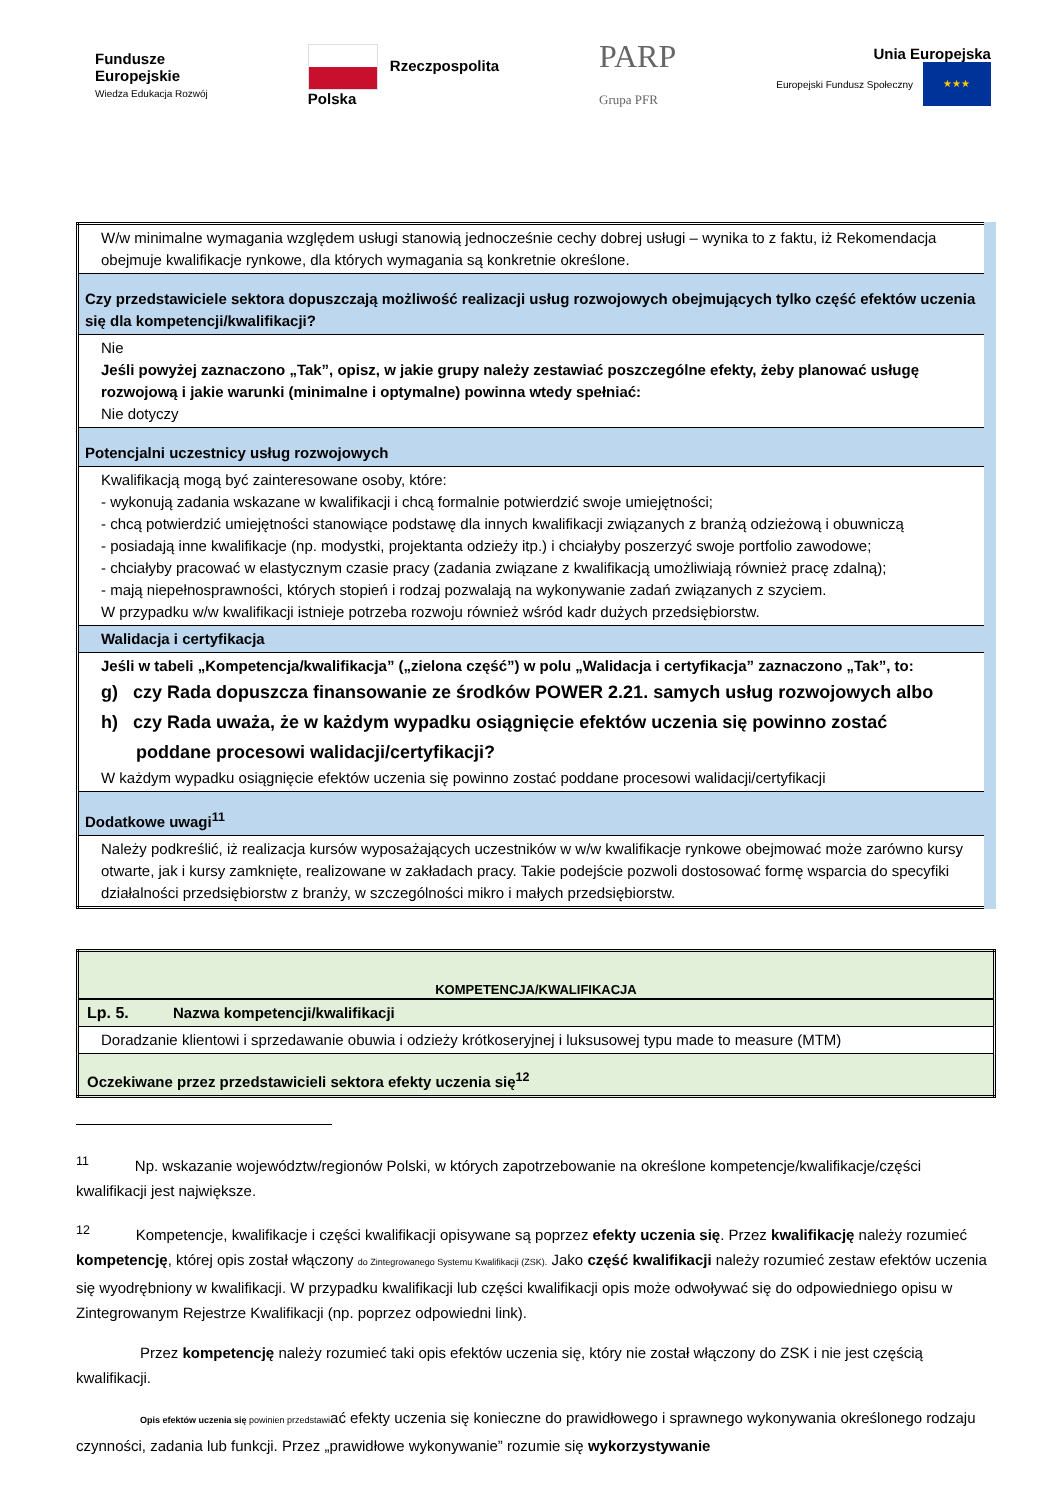Fundusze
Europejskie
Wiedza Edukacja Rozwój
Rzeczpospolita
Polska
PARP
Grupa PFR
Unia Europejska
Europejski Fundusz Społeczny ★★★
| W/w minimalne wymagania względem usługi stanowią jednocześnie cechy dobrej usługi – wynika to z faktu, iż Rekomendacja obejmuje kwalifikacje rynkowe, dla których wymagania są konkretnie określone. |
| Czy przedstawiciele sektora dopuszczają możliwość realizacji usług rozwojowych obejmujących tylko część efektów uczenia się dla kompetencji/kwalifikacji? |
| Nie Jeśli powyżej zaznaczono „Tak”, opisz, w jakie grupy należy zestawiać poszczególne efekty, żeby planować usługę rozwojową i jakie warunki (minimalne i optymalne) powinna wtedy spełniać: Nie dotyczy |
| Potencjalni uczestnicy usług rozwojowych |
| Kwalifikacją mogą być zainteresowane osoby, które: - wykonują zadania wskazane w kwalifikacji i chcą formalnie potwierdzić swoje umiejętności; - chcą potwierdzić umiejętności stanowiące podstawę dla innych kwalifikacji związanych z branżą odzieżową i obuwniczą - posiadają inne kwalifikacje (np. modystki, projektanta odzieży itp.) i chciałyby poszerzyć swoje portfolio zawodowe; - chciałyby pracować w elastycznym czasie pracy (zadania związane z kwalifikacją umożliwiają również pracę zdalną); - mają niepełnosprawności, których stopień i rodzaj pozwalają na wykonywanie zadań związanych z szyciem. W przypadku w/w kwalifikacji istnieje potrzeba rozwoju również wśród kadr dużych przedsiębiorstw. |
| Walidacja i certyfikacja |
| Jeśli w tabeli „Kompetencja/kwalifikacja” („zielona część”) w polu „Walidacja i certyfikacja” zaznaczono „Tak”, to: g) czy Rada dopuszcza finansowanie ze środków POWER 2.21. samych usług rozwojowych albo h) czy Rada uważa, że w każdym wypadku osiągnięcie efektów uczenia się powinno zostać poddane procesowi walidacji/certyfikacji? W każdym wypadku osiągnięcie efektów uczenia się powinno zostać poddane procesowi walidacji/certyfikacji |
| Dodatkowe uwagi<sup>11</sup> |
| Należy podkreślić, iż realizacja kursów wyposażających uczestników w w/w kwalifikacje rynkowe obejmować może zarówno kursy otwarte, jak i kursy zamknięte, realizowane w zakładach pracy. Takie podejście pozwoli dostosować formę wsparcia do specyfiki działalności przedsiębiorstw z branży, w szczególności mikro i małych przedsiębiorstw. |
| KOMPETENCJA/KWALIFIKACJA | |
| --- | --- |
| Lp. 5. | Nazwa kompetencji/kwalifikacji |
| Doradzanie klientowi i sprzedawanie obuwia i odzieży krótkoseryjnej i luksusowej typu made to measure (MTM) | |
| Oczekiwane przez przedstawicieli sektora efekty uczenia się<sup>12</sup> | |
<sup>11</sup> Np. wskazanie województw/regionów Polski, w których zapotrzebowanie na określone kompetencje/kwalifikacje/części kwalifikacji jest największe.
<sup>12</sup> Kompetencje, kwalifikacje i części kwalifikacji opisywane są poprzez efekty uczenia się. Przez kwalifikację należy rozumieć kompetencję, której opis został włączony do Zintegrowanego Systemu Kwalifikacji (ZSK). Jako część kwalifikacji należy rozumieć zestaw efektów uczenia się wyodrębniony w kwalifikacji. W przypadku kwalifikacji lub części kwalifikacji opis może odwoływać się do odpowiedniego opisu w Zintegrowanym Rejestrze Kwalifikacji (np. poprzez odpowiedni link).
Przez kompetencję należy rozumieć taki opis efektów uczenia się, który nie został włączony do ZSK i nie jest częścią kwalifikacji.
Opis efektów uczenia się powinien przedstawiać efekty uczenia się konieczne do prawidłowego i sprawnego wykonywania określonego rodzaju czynności, zadania lub funkcji. Przez „prawidłowe wykonywanie” rozumie się wykorzystywanie